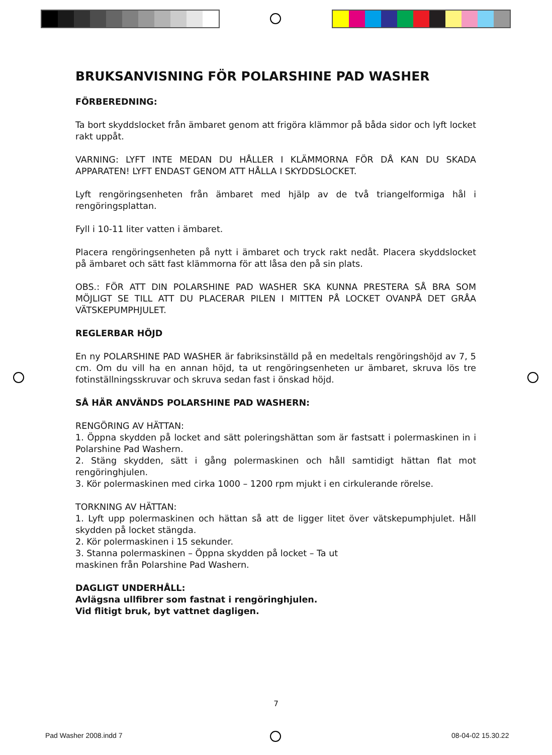BRUKSANVISNING FÖR POLARSHINE PAD WASHER
FÖRBEREDNING:
Ta bort skyddslocket från ämbaret genom att frigöra klämmor på båda sidor och lyft locket rakt uppåt.
VARNING: LYFT INTE MEDAN DU HÅLLER I KLÄMMORNA FÖR DÅ KAN DU SKADA APPARATEN! LYFT ENDAST GENOM ATT HÅLLA I SKYDDSLOCKET.
Lyft rengöringsenheten från ämbaret med hjälp av de två triangelformiga hål i rengöringsplattan.
Fyll i 10-11 liter vatten i ämbaret.
Placera rengöringsenheten på nytt i ämbaret och tryck rakt nedåt. Placera skyddslocket på ämbaret och sätt fast klämmorna för att låsa den på sin plats.
OBS.: FÖR ATT DIN POLARSHINE PAD WASHER SKA KUNNA PRESTERA SÅ BRA SOM MÖJLIGT SE TILL ATT DU PLACERAR PILEN I MITTEN PÅ LOCKET OVANPÅ DET GRÅA VÄTSKEPUMPHJULET.
REGLERBAR HÖJD
En ny POLARSHINE PAD WASHER är fabriksinställd på en medeltals rengöringshöjd av 7, 5 cm. Om du vill ha en annan höjd, ta ut rengöringsenheten ur ämbaret, skruva lös tre fotinställningsskruvar och skruva sedan fast i önskad höjd.
SÅ HÄR ANVÄNDS POLARSHINE PAD WASHERN:
RENGÖRING AV HÄTTAN:
1. Öppna skydden på locket and sätt poleringshättan som är fastsatt i polermaskinen in i Polarshine Pad Washern.
2. Stäng skydden, sätt i gång polermaskinen och håll samtidigt hättan flat mot rengöringhjulen.
3. Kör polermaskinen med cirka 1000 – 1200 rpm mjukt i en cirkulerande rörelse.
TORKNING AV HÄTTAN:
1. Lyft upp polermaskinen och hättan så att de ligger litet över vätskepumphjulet. Håll skydden på locket stängda.
2. Kör polermaskinen i 15 sekunder.
3. Stanna polermaskinen – Öppna skydden på locket – Ta ut
maskinen från Polarshine Pad Washern.
DAGLIGT UNDERHÅLL:
Avlägsna ullfibrer som fastnat i rengöringhjulen.
Vid flitigt bruk, byt vattnet dagligen.
7
Pad Washer 2008.indd 7 08-04-02 15.30.22